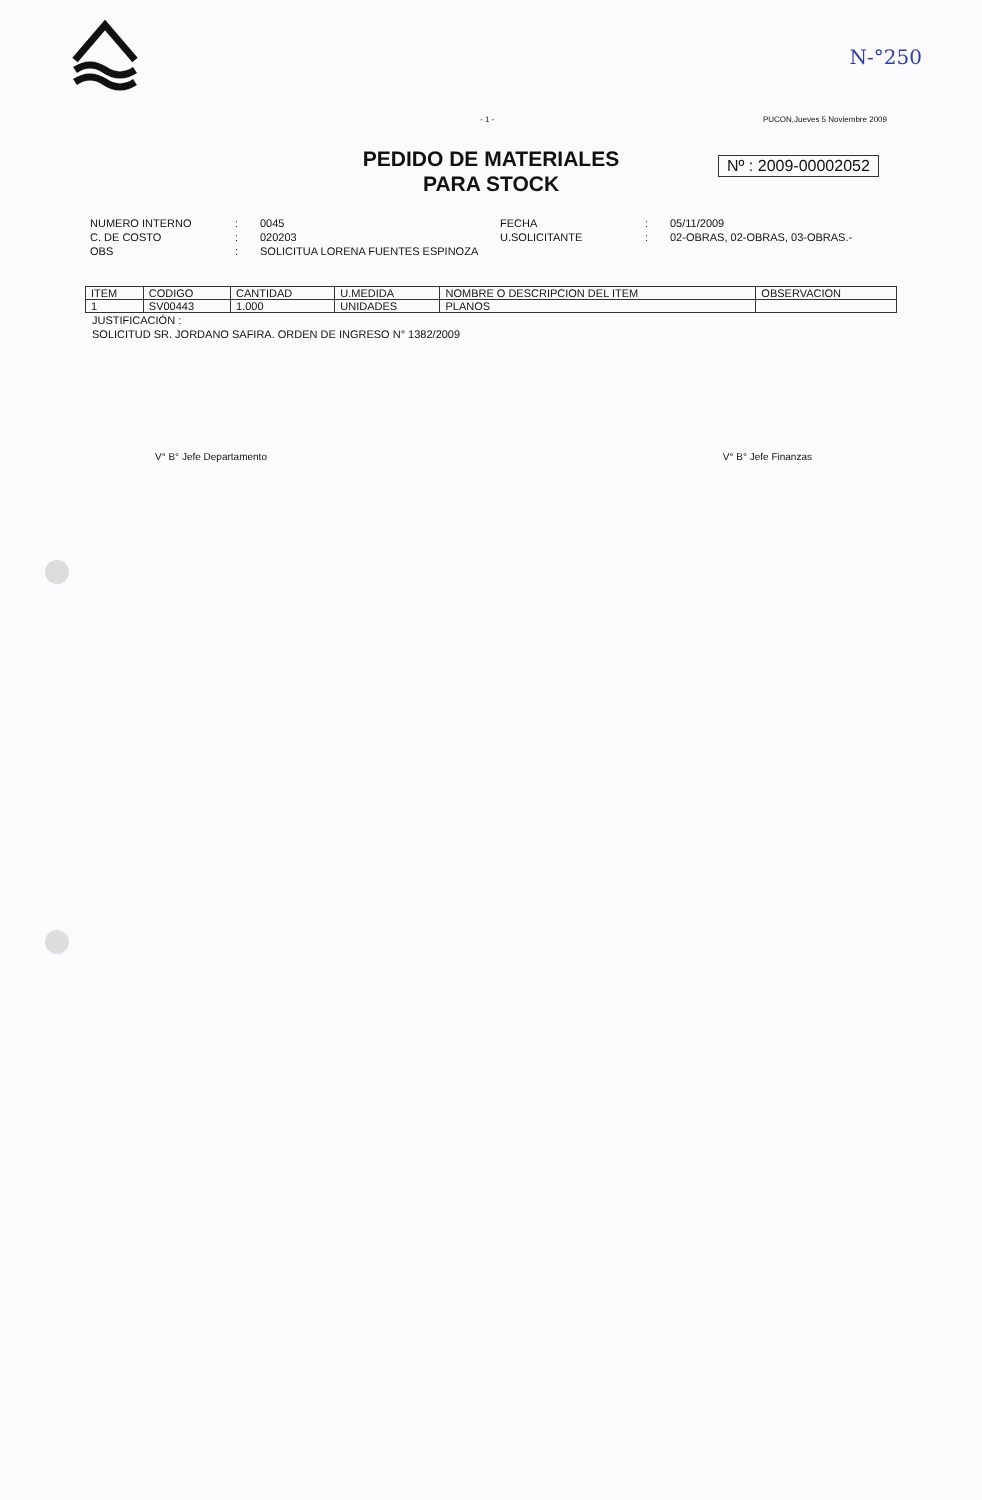N-°250
- 1 - PUCON,Jueves 5 Noviembre 2009
PEDIDO DE MATERIALES
PARA STOCK
Nº : 2009-00002052
NUMERO INTERNO
:
0045
FECHA
:
05/11/2009
C. DE COSTO
:
020203
U.SOLICITANTE
:
02-OBRAS, 02-OBRAS, 03-OBRAS.-
OBS
:
SOLICITUA LORENA FUENTES ESPINOZA
| ITEM | CODIGO | CANTIDAD | U.MEDIDA | NOMBRE O DESCRIPCION DEL ITEM | OBSERVACION |
| --- | --- | --- | --- | --- | --- |
| 1 | SV00443 | 1.000 | UNIDADES | PLANOS | |
JUSTIFICACIÓN :
SOLICITUD SR. JORDANO SAFIRA. ORDEN DE INGRESO N° 1382/2009
V° B° Jefe Departamento V° B° Jefe Finanzas